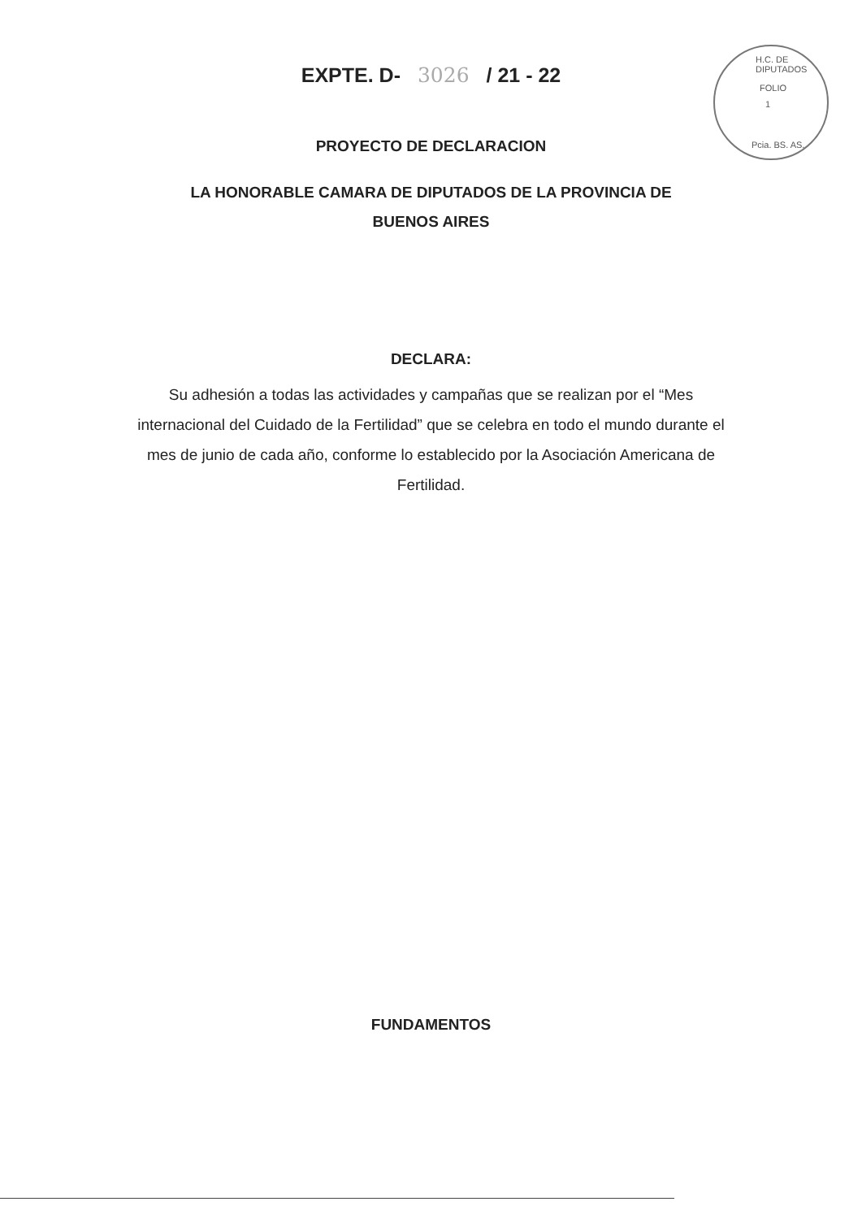H.C. DE DIPUTADOS
FOLIO
1
Pcia. BS. AS.
EXPTE. D- 3026 / 21 - 22
PROYECTO DE DECLARACION
LA HONORABLE CAMARA DE DIPUTADOS DE LA PROVINCIA DE
BUENOS AIRES
DECLARA:
Su adhesión a todas las actividades y campañas que se realizan por el “Mes internacional del Cuidado de la Fertilidad” que se celebra en todo el mundo durante el mes de junio de cada año, conforme lo establecido por la Asociación Americana de Fertilidad.
FUNDAMENTOS